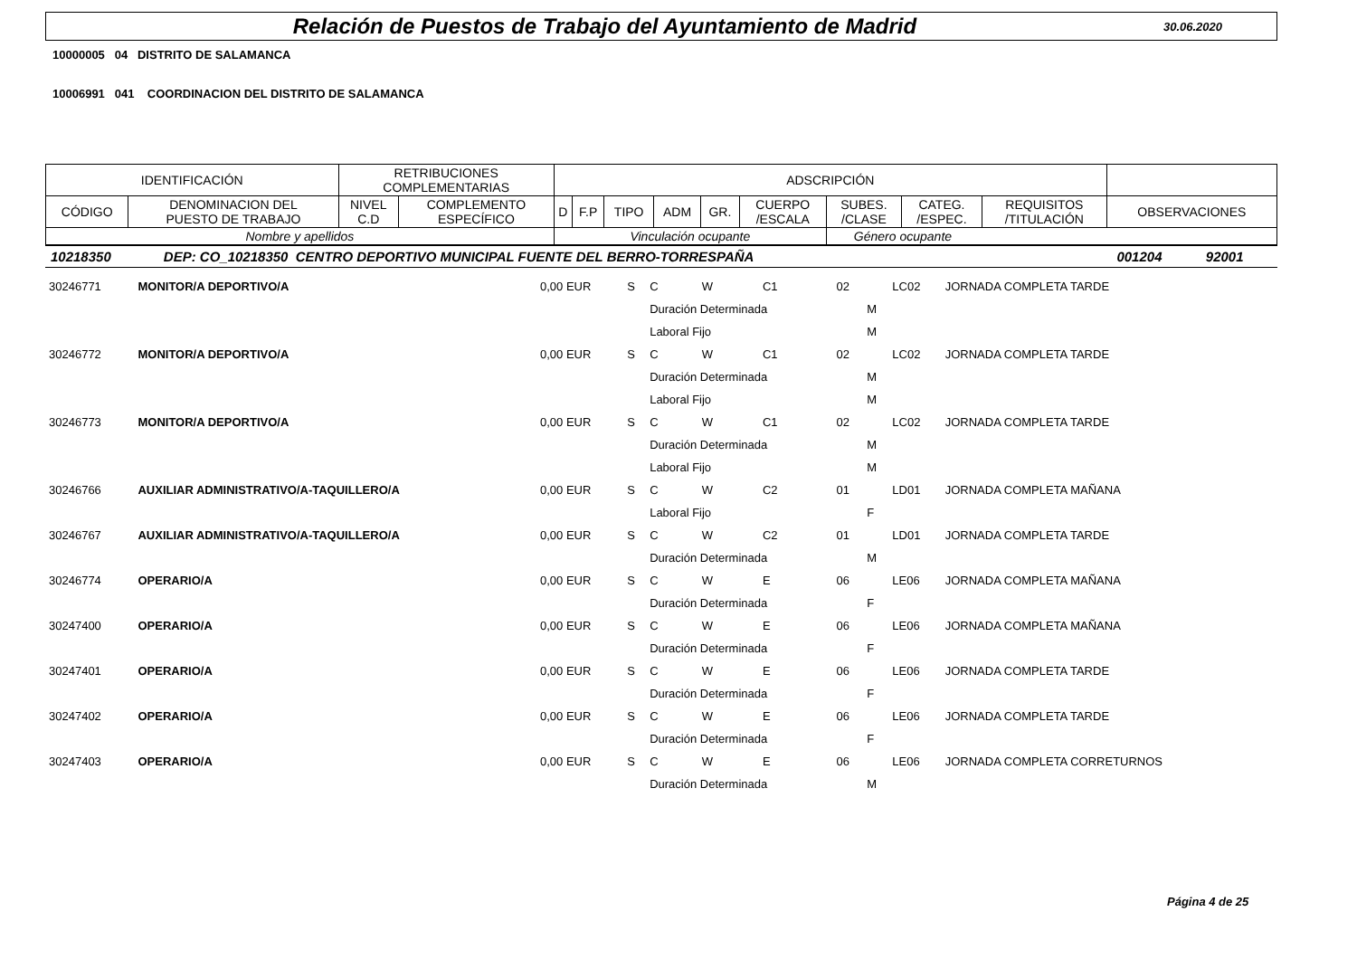Relación de Puestos de Trabajo del Ayuntamiento de Madrid
30.06.2020
10000005 04 DISTRITO DE SALAMANCA
10006991 041 COORDINACION DEL DISTRITO DE SALAMANCA
| IDENTIFICACIÓN | | RETRIBUCIONES COMPLEMENTARIAS | | ADSCRIPCIÓN | | | | | | | | | |
| --- | --- | --- | --- | --- | --- | --- | --- | --- | --- | --- | --- | --- | --- |
| CÓDIGO | DENOMINACION DEL PUESTO DE TRABAJO | NIVEL C.D | COMPLEMENTO ESPECÍFICO | D | F.P | TIPO | ADM | GR. | CUERPO /ESCALA | SUBES. /CLASE | CATEG. /ESPEC. | REQUISITOS /TITULACIÓN | OBSERVACIONES |
| Nombre y apellidos | | | | Vinculación ocupante | | | | | | Género ocupante | | | |
| 10218350 | DEP: CO_10218350 CENTRO DEPORTIVO MUNICIPAL FUENTE DEL BERRO-TORRESPAÑA | 001204 | 92001 |
| 30246771 | MONITOR/A DEPORTIVO/A | 0,00 EUR | S | C | W | C1 | 02 | | LC02 | JORNADA COMPLETA TARDE |
| | | | | Duración Determinada | | | | M | | |
| | | | | Laboral Fijo | | | | M | | |
| 30246772 | MONITOR/A DEPORTIVO/A | 0,00 EUR | S | C | W | C1 | 02 | | LC02 | JORNADA COMPLETA TARDE |
| | | | | Duración Determinada | | | | M | | |
| | | | | Laboral Fijo | | | | M | | |
| 30246773 | MONITOR/A DEPORTIVO/A | 0,00 EUR | S | C | W | C1 | 02 | | LC02 | JORNADA COMPLETA TARDE |
| | | | | Duración Determinada | | | | M | | |
| | | | | Laboral Fijo | | | | M | | |
| 30246766 | AUXILIAR ADMINISTRATIVO/A-TAQUILLERO/A | 0,00 EUR | S | C | W | C2 | 01 | | LD01 | JORNADA COMPLETA MAÑANA |
| | | | | Laboral Fijo | | | | F | | |
| 30246767 | AUXILIAR ADMINISTRATIVO/A-TAQUILLERO/A | 0,00 EUR | S | C | W | C2 | 01 | | LD01 | JORNADA COMPLETA TARDE |
| | | | | Duración Determinada | | | | M | | |
| 30246774 | OPERARIO/A | 0,00 EUR | S | C | W | E | 06 | | LE06 | JORNADA COMPLETA MAÑANA |
| | | | | Duración Determinada | | | | F | | |
| 30247400 | OPERARIO/A | 0,00 EUR | S | C | W | E | 06 | | LE06 | JORNADA COMPLETA MAÑANA |
| | | | | Duración Determinada | | | | F | | |
| 30247401 | OPERARIO/A | 0,00 EUR | S | C | W | E | 06 | | LE06 | JORNADA COMPLETA TARDE |
| | | | | Duración Determinada | | | | F | | |
| 30247402 | OPERARIO/A | 0,00 EUR | S | C | W | E | 06 | | LE06 | JORNADA COMPLETA TARDE |
| | | | | Duración Determinada | | | | F | | |
| 30247403 | OPERARIO/A | 0,00 EUR | S | C | W | E | 06 | | LE06 | JORNADA COMPLETA CORRETURNOS |
| | | | | Duración Determinada | | | | M | | |
Página 4 de 25